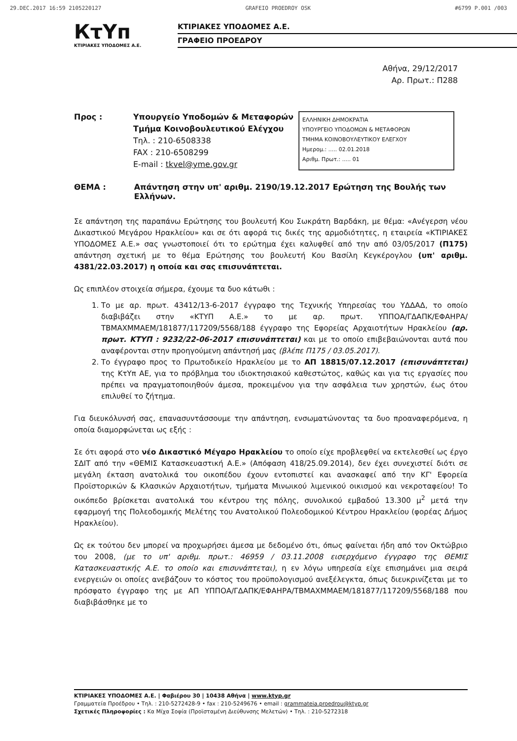29.DEC.2017 16:59 2105220127 GRAFEIO PROEDROY OSK #6799 P.001 /003
КτΥп
ΚΤΙΡΙΑΚΕΣ ΥΠΟΔΟΜΕΣ Α.Ε.
ΚΤΙΡΙΑΚΕΣ ΥΠΟΔΟΜΕΣ Α.Ε.
ΓΡΑΦΕΙΟ ΠΡΟΕΔΡΟΥ
Αθήνα, 29/12/2017
Αρ. Πρωτ.: Π288
Προς : Υπουργείο Υποδομών & Μεταφορών
Τμήμα Κοινοβουλευτικού Ελέγχου
Τηλ. : 210-6508338
FAX : 210-6508299
E-mail : tkvel@yme.gov.gr
ΕΛΛΗΝΙΚΗ ΔΗΜΟΚΡΑΤΙΑ
ΥΠΟΥΡΓΕΙΟ ΥΠΟΔΟΜΩΝ & ΜΕΤΑΦΟΡΩΝ
ΤΜΗΜΑ ΚΟΙΝΟΒΟΥΛΕΥΤΙΚΟΥ ΕΛΕΓΧΟΥ
Ημερομ.: ..... 02.01.2018
Αριθμ. Πρωτ.: ..... 01
ΘΕΜΑ : Απάντηση στην υπ' αριθμ. 2190/19.12.2017 Ερώτηση της Βουλής των Ελλήνων.
Σε απάντηση της παραπάνω Ερώτησης του βουλευτή Κου Σωκράτη Βαρδάκη, με θέμα: «Ανέγερση νέου Δικαστικού Μεγάρου Ηρακλείου» και σε ότι αφορά τις δικές της αρμοδιότητες, η εταιρεία «ΚΤΙΡΙΑΚΕΣ ΥΠΟΔΟΜΕΣ Α.Ε.» σας γνωστοποιεί ότι το ερώτημα έχει καλυφθεί από την από 03/05/2017 (Π175) απάντηση σχετική με το θέμα Ερώτησης του βουλευτή Κου Βασίλη Κεγκέρογλου (υπ' αριθμ. 4381/22.03.2017) η οποία και σας επισυνάπτεται.
Ως επιπλέον στοιχεία σήμερα, έχουμε τα δυο κάτωθι :
1. Το με αρ. πρωτ. 43412/13-6-2017 έγγραφο της Τεχνικής Υπηρεσίας του ΥΔΔΑΔ, το οποίο διαβιβάζει στην «ΚΤΥΠ Α.Ε.» το με αρ. πρωτ. ΥΠΠΟΑ/ΓΔΑΠΚ/ΕΦΑΗΡΑ/ΤΒΜΑΧΜΜΑΕΜ/181877/117209/5568/188 έγγραφο της Εφορείας Αρχαιοτήτων Ηρακλείου (αρ. πρωτ. ΚΤΥΠ : 9232/22-06-2017 επισυνάπτεται) και με το οποίο επιβεβαιώνονται αυτά που αναφέρονται στην προηγούμενη απάντησή μας (βλέπε Π175 / 03.05.2017).
2. Το έγγραφο προς το Πρωτοδικείο Ηρακλείου με το ΑΠ 18815/07.12.2017 (επισυνάπτεται) της ΚτΥπ ΑΕ, για το πρόβλημα του ιδιοκτησιακού καθεστώτος, καθώς και για τις εργασίες που πρέπει να πραγματοποιηθούν άμεσα, προκειμένου για την ασφάλεια των χρηστών, έως ότου επιλυθεί το ζήτημα.
Για διευκόλυνσή σας, επανασυντάσσουμε την απάντηση, ενσωματώνοντας τα δυο προαναφερόμενα, η οποία διαμορφώνεται ως εξής :
Σε ότι αφορά στο νέο Δικαστικό Μέγαρο Ηρακλείου το οποίο είχε προβλεφθεί να εκτελεσθεί ως έργο ΣΔΙΤ από την «ΘΕΜΙΣ Κατασκευαστική Α.Ε.» (Απόφαση 418/25.09.2014), δεν έχει συνεχιστεί διότι σε μεγάλη έκταση ανατολικά του οικοπέδου έχουν εντοπιστεί και ανασκαφεί από την ΚΓ' Εφορεία Προϊστορικών & Κλασικών Αρχαιοτήτων, τμήματα Μινωικού λιμενικού οικισμού και νεκροταφείου! Το οικόπεδο βρίσκεται ανατολικά του κέντρου της πόλης, συνολικού εμβαδού 13.300 μ<sup>2</sup> μετά την εφαρμογή της Πολεοδομικής Μελέτης του Ανατολικού Πολεοδομικού Κέντρου Ηρακλείου (φορέας Δήμος Ηρακλείου).
Ως εκ τούτου δεν μπορεί να προχωρήσει άμεσα με δεδομένο ότι, όπως φαίνεται ήδη από τον Οκτώβριο του 2008, (με το υπ' αριθμ. πρωτ.: 46959 / 03.11.2008 εισερχόμενο έγγραφο της ΘΕΜΙΣ Κατασκευαστικής Α.Ε. το οποίο και επισυνάπτεται), η εν λόγω υπηρεσία είχε επισημάνει μια σειρά ενεργειών οι οποίες ανεβάζουν το κόστος του προϋπολογισμού ανεξέλεγκτα, όπως διευκρινίζεται με το πρόσφατο έγγραφο της με ΑΠ ΥΠΠΟΑ/ΓΔΑΠΚ/ΕΦΑΗΡΑ/ΤΒΜΑΧΜΜΑΕΜ/181877/117209/5568/188 που διαβιβάσθηκε με το
ΚΤΙΡΙΑΚΕΣ ΥΠΟΔΟΜΕΣ Α.Ε. | Φαβιέρου 30 | 10438 Αθήνα | www.ktyp.gr
Γραμματεία Προέδρου • Τηλ. : 210-5272428-9 • fax : 210-5249676 • email : grammateia.proedrou@ktyp.gr
Σχετικές Πληροφορίες : Κα Μίχα Σοφία (Προϊσταμένη Διεύθυνσης Μελετών) • Τηλ. : 210-5272318